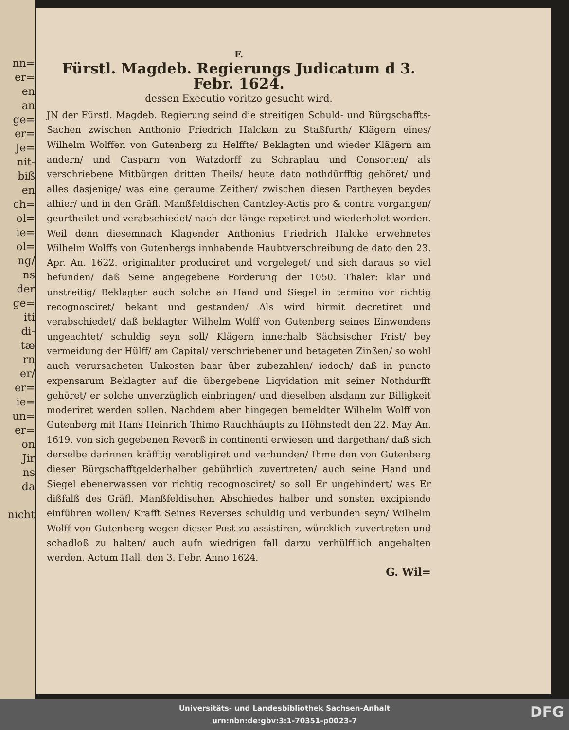nn=
er=
en
an
ge=
er=
Je=
nit-
biß
en
ch=
ol=
ie=
ol=
ng/
ns
der
ge=
iti
di-
tæ
rn
er/
er=
ie=
un=
er=
on
Jir
ns
da
nicht
F.
Fürstl. Magdeb. Regierungs Judicatum d 3. Febr. 1624.
dessen Executio voritzo gesucht wird.
JN der Fürstl. Magdeb. Regierung seind die streitigen Schuld- und Bürgschaffts-Sachen zwischen Anthonio Friedrich Halcken zu Staßfurth/ Klägern eines/ Wilhelm Wolffen von Gutenberg zu Helffte/ Beklagten und wieder Klägern am andern/ und Casparn von Watzdorff zu Schraplau und Consorten/ als verschriebene Mitbürgen dritten Theils/ heute dato nothdürfftig gehöret/ und alles dasjenige/ was eine geraume Zeither/ zwischen diesen Partheyen beydes alhier/ und in den Gräfl. Manßfeldischen Cantzley-Actis pro & contra vorgangen/ geurtheilet und verabschiedet/ nach der länge repetiret und wiederholet worden. Weil denn diesemnach Klagender Anthonius Friedrich Halcke erwehnetes Wilhelm Wolffs von Gutenbergs innhabende Haubtverschreibung de dato den 23. Apr. An. 1622. originaliter produciret und vorgeleget/ und sich daraus so viel befunden/ daß Seine angegebene Forderung der 1050. Thaler: klar und unstreitig/ Beklagter auch solche an Hand und Siegel in termino vor richtig recognosciret/ bekant und gestanden/ Als wird hirmit decretiret und verabschiedet/ daß beklagter Wilhelm Wolff von Gutenberg seines Einwendens ungeachtet/ schuldig seyn soll/ Klägern innerhalb Sächsischer Frist/ bey vermeidung der Hülff/ am Capital/ verschriebener und betageten Zinßen/ so wohl auch verursacheten Unkosten baar über zubezahlen/ iedoch/ daß in puncto expensarum Beklagter auf die übergebene Liqvidation mit seiner Nothdurfft gehöret/ er solche unverzüglich einbringen/ und dieselben alsdann zur Billigkeit moderiret werden sollen. Nachdem aber hingegen bemeldter Wilhelm Wolff von Gutenberg mit Hans Heinrich Thimo Rauchhäupts zu Höhnstedt den 22. May An. 1619. von sich gegebenen Reverß in continenti erwiesen und dargethan/ daß sich derselbe darinnen kräfftig verobligiret und verbunden/ Ihme den von Gutenberg dieser Bürgschafftgelderhalber gebührlich zuvertreten/ auch seine Hand und Siegel ebenerwassen vor richtig recognosciret/ so soll Er ungehindert/ was Er dißfalß des Gräfl. Manßfeldischen Abschiedes halber und sonsten excipiendo einführen wollen/ Krafft Seines Reverses schuldig und verbunden seyn/ Wilhelm Wolff von Gutenberg wegen dieser Post zu assistiren, würcklich zuvertreten und schadloß zu halten/ auch aufn wiedrigen fall darzu verhülfflich angehalten werden. Actum Hall. den 3. Febr. Anno 1624.
G. Wil=
Universitäts- und Landesbibliothek Sachsen-Anhalt
urn:nbn:de:gbv:3:1-70351-p0023-7
DFG